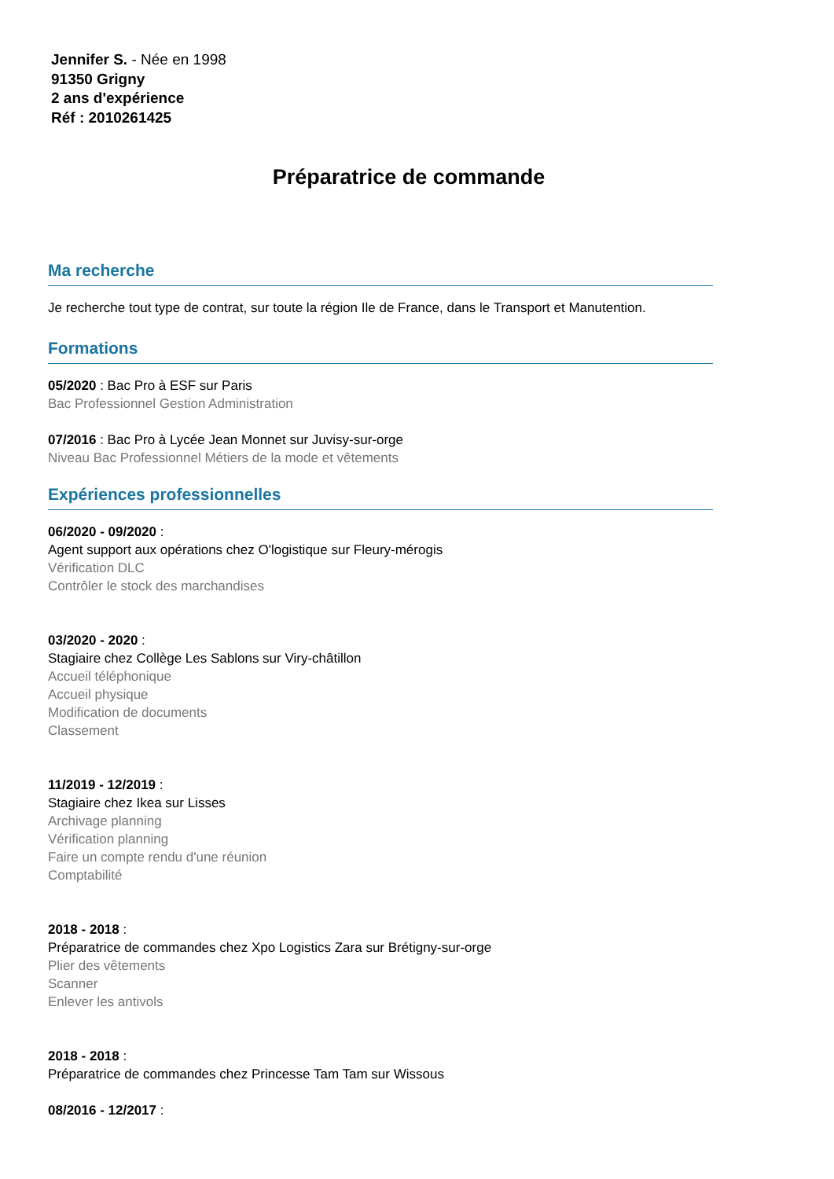Jennifer S. - Née en 1998
91350 Grigny
2 ans d'expérience
Réf : 2010261425
Préparatrice de commande
Ma recherche
Je recherche tout type de contrat, sur toute la région Ile de France, dans le Transport et Manutention.
Formations
05/2020 : Bac Pro à ESF sur Paris
Bac Professionnel Gestion Administration
07/2016 : Bac Pro à Lycée Jean Monnet sur Juvisy-sur-orge
Niveau Bac Professionnel Métiers de la mode et vêtements
Expériences professionnelles
06/2020 - 09/2020 :
Agent support aux opérations chez O'logistique sur Fleury-mérogis
Vérification DLC
Contrôler le stock des marchandises
03/2020 - 2020 :
Stagiaire chez Collège Les Sablons sur Viry-châtillon
Accueil téléphonique
Accueil physique
Modification de documents
Classement
11/2019 - 12/2019 :
Stagiaire chez Ikea sur Lisses
Archivage planning
Vérification planning
Faire un compte rendu d'une réunion
Comptabilité
2018 - 2018 :
Préparatrice de commandes chez Xpo Logistics Zara sur Brétigny-sur-orge
Plier des vêtements
Scanner
Enlever les antivols
2018 - 2018 :
Préparatrice de commandes chez Princesse Tam Tam sur Wissous
08/2016 - 12/2017 :